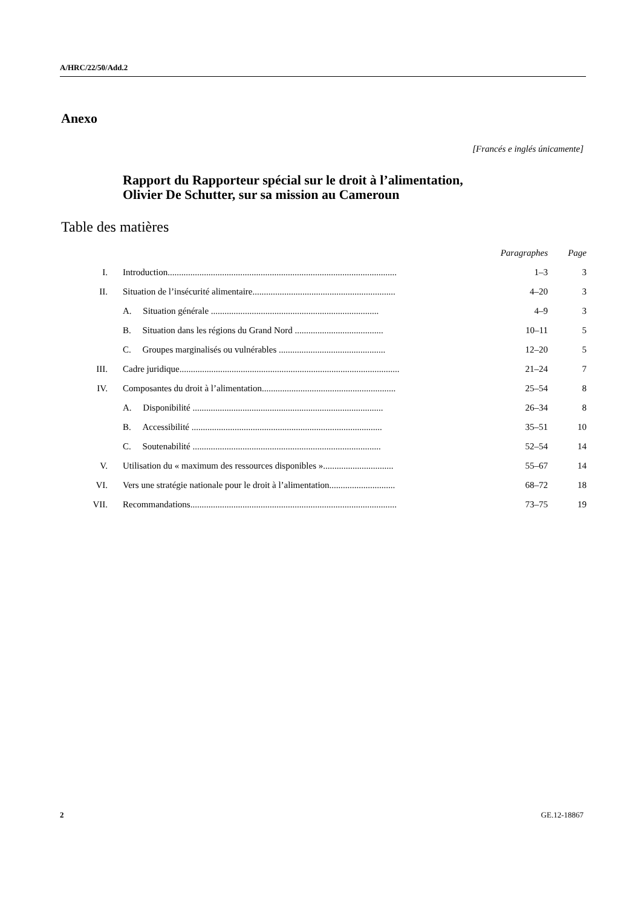A/HRC/22/50/Add.2
Anexo
[Francés e inglés únicamente]
Rapport du Rapporteur spécial sur le droit à l’alimentation,
Olivier De Schutter, sur sa mission au Cameroun
Table des matières
| | | Paragraphes | Page |
| --- | --- | --- | --- |
| I. | Introduction..................................................................................................... | 1–3 | 3 |
| II. | Situation de l’insécurité alimentaire............................................................... | 4–20 | 3 |
| | A. Situation générale .......................................................................... | 4–9 | 3 |
| | B. Situation dans les régions du Grand Nord ....................................... | 10–11 | 5 |
| | C. Groupes marginalisés ou vulnérables ............................................... | 12–20 | 5 |
| III. | Cadre juridique................................................................................................. | 21–24 | 7 |
| IV. | Composantes du droit à l’alimentation........................................................... | 25–54 | 8 |
| | A. Disponibilité .................................................................................... | 26–34 | 8 |
| | B. Accessibilité .................................................................................... | 35–51 | 10 |
| | C. Soutenabilité ................................................................................... | 52–54 | 14 |
| V. | Utilisation du « maximum des ressources disponibles »............................... | 55–67 | 14 |
| VI. | Vers une stratégie nationale pour le droit à l’alimentation............................. | 68–72 | 18 |
| VII. | Recommandations........................................................................................... | 73–75 | 19 |
2 GE.12-18867